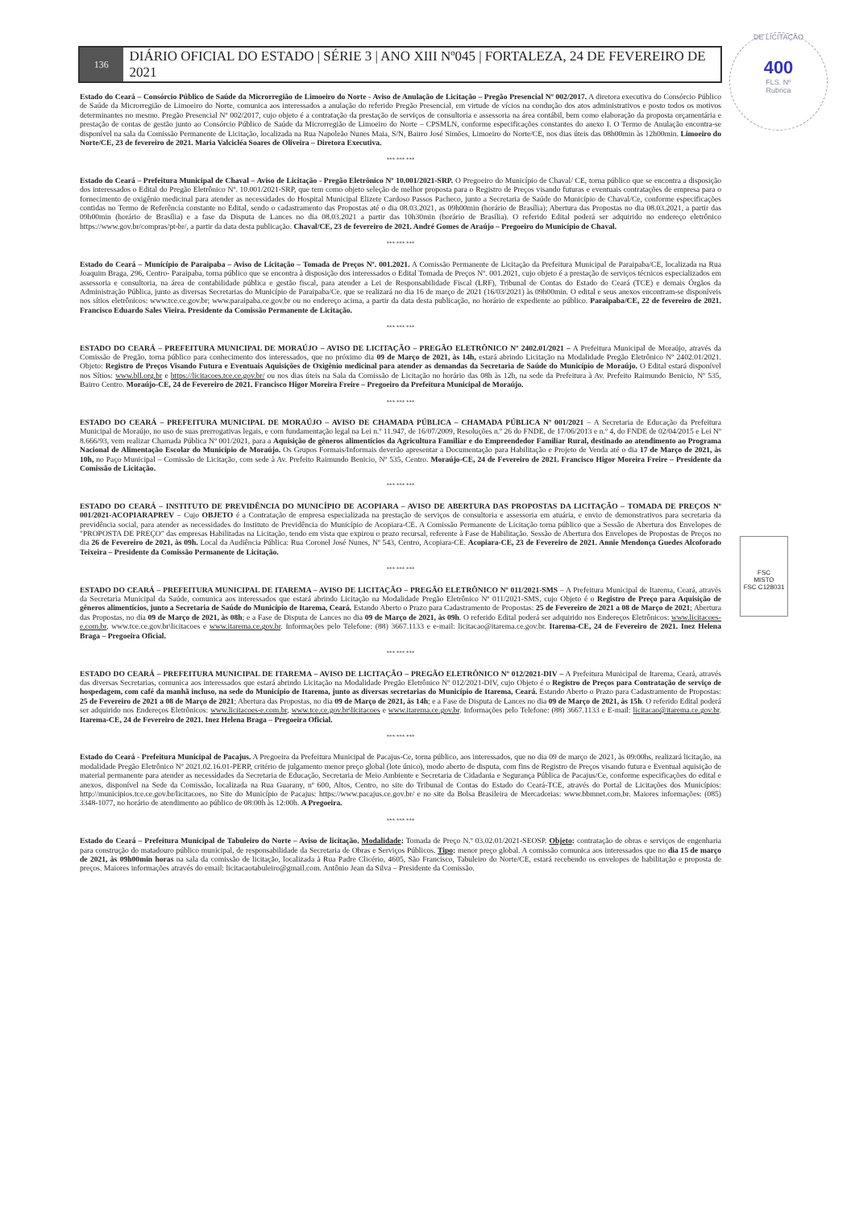136
DIÁRIO OFICIAL DO ESTADO | SÉRIE 3 | ANO XIII Nº045 | FORTALEZA, 24 DE FEVEREIRO DE 2021
DE LICITAÇÃO
400
FLS. Nº
Rubrica
FSC
MISTO
FSC C128031
Estado do Ceará – Consórcio Público de Saúde da Microrregião de Limoeiro do Norte - Aviso de Anulação de Licitação – Pregão Presencial Nº 002/2017. A diretora executiva do Consórcio Público de Saúde da Microrregião de Limoeiro do Norte, comunica aos interessados a anulação do referido Pregão Presencial, em virtude de vícios na condução dos atos administrativos e posto todos os motivos determinantes no mesmo. Pregão Presencial Nº 002/2017, cujo objeto é a contratação da prestação de serviços de consultoria e assessoria na área contábil, bem como elaboração da proposta orçamentária e prestação de contas de gestão junto ao Consórcio Público de Saúde da Microrregião de Limoeiro do Norte – CPSMLN, conforme especificações constantes do anexo I. O Termo de Anulação encontra-se disponível na sala da Comissão Permanente de Licitação, localizada na Rua Napoleão Nunes Maia, S/N, Bairro José Simões, Limoeiro do Norte/CE, nos dias úteis das 08h00min às 12h00min. Limoeiro do Norte/CE, 23 de fevereiro de 2021. Maria Valcicléa Soares de Oliveira – Diretora Executiva.
*** *** ***
Estado do Ceará – Prefeitura Municipal de Chaval – Aviso de Licitação - Pregão Eletrônico Nº 10.001/2021-SRP. O Pregoeiro do Município de Chaval/ CE, torna público que se encontra a disposição dos interessados o Edital do Pregão Eletrônico Nº. 10.001/2021-SRP, que tem como objeto seleção de melhor proposta para o Registro de Preços visando futuras e eventuais contratações de empresa para o fornecimento de oxigênio medicinal para atender as necessidades do Hospital Municipal Elizete Cardoso Passos Pacheco, junto a Secretaria de Saúde do Município de Chaval/Ce, conforme especificações contidas no Termo de Referência constante no Edital, sendo o cadastramento das Propostas até o dia 08.03.2021, as 09h00min (horário de Brasília); Abertura das Propostas no dia 08.03.2021, a partir das 09h00min (horário de Brasília) e a fase da Disputa de Lances no dia 08.03.2021 a partir das 10h30min (horário de Brasília). O referido Edital poderá ser adquirido no endereço eletrônico https://www.gov.br/compras/pt-br/, a partir da data desta publicação. Chaval/CE, 23 de fevereiro de 2021. André Gomes de Araújo – Pregoeiro do Município de Chaval.
*** *** ***
Estado do Ceará – Município de Paraipaba – Aviso de Licitação – Tomada de Preços Nº. 001.2021. A Comissão Permanente de Licitação da Prefeitura Municipal de Paraipaba/CE, localizada na Rua Joaquim Braga, 296, Centro- Paraipaba, torna público que se encontra à disposição dos interessados o Edital Tomada de Preços Nº. 001.2021, cujo objeto é a prestação de serviços técnicos especializados em assessoria e consultoria, na área de contabilidade pública e gestão fiscal, para atender a Lei de Responsabilidade Fiscal (LRF), Tribunal de Contas do Estado do Ceará (TCE) e demais Órgãos da Administração Pública, junto as diversas Secretarias do Município de Paraipaba/Ce. que se realizará no dia 16 de março de 2021 (16/03/2021) às 09h00min. O edital e seus anexos encontram-se disponíveis nos sítios eletrônicos: www.tce.ce.gov.br; www.paraipaba.ce.gov.br ou no endereço acima, a partir da data desta publicação, no horário de expediente ao público. Paraipaba/CE, 22 de fevereiro de 2021. Francisco Eduardo Sales Vieira. Presidente da Comissão Permanente de Licitação.
*** *** ***
ESTADO DO CEARÁ – PREFEITURA MUNICIPAL DE MORAÚJO – AVISO DE LICITAÇÃO – PREGÃO ELETRÔNICO Nº 2402.01/2021 – A Prefeitura Municipal de Moraújo, através da Comissão de Pregão, torna público para conhecimento dos interessados, que no próximo dia 09 de Março de 2021, às 14h, estará abrindo Licitação na Modalidade Pregão Eletrônico Nº 2402.01/2021. Objeto: Registro de Preços Visando Futura e Eventuais Aquisições de Oxigênio medicinal para atender as demandas da Secretaria de Saúde do Município de Moraújo. O Edital estará disponível nos Sítios: www.bll.org.br e https://licitacoes.tce.ce.gov.br/ ou nos dias úteis na Sala da Comissão de Licitação no horário das 08h às 12h, na sede da Prefeitura à Av. Prefeito Raimundo Benicio, Nº 535, Bairro Centro. Moraújo-CE, 24 de Fevereiro de 2021. Francisco Higor Moreira Freire – Pregoeiro da Prefeitura Municipal de Moraújo.
*** *** ***
ESTADO DO CEARÁ – PREFEITURA MUNICIPAL DE MORAÚJO – AVISO DE CHAMADA PÚBLICA – CHAMADA PÚBLICA Nº 001/2021 – A Secretaria de Educação da Prefeitura Municipal de Moraújo, no uso de suas prerrogativas legais, e com fundamentação legal na Lei n.º 11.947, de 16/07/2009, Resoluções n.º 26 do FNDE, de 17/06/2013 e n.º 4, do FNDE de 02/04/2015 e Lei Nº 8.666/93, vem realizar Chamada Pública Nº 001/2021, para a Aquisição de gêneros alimentícios da Agricultura Familiar e do Empreendedor Familiar Rural, destinado ao atendimento ao Programa Nacional de Alimentação Escolar do Município de Moraújo. Os Grupos Formais/Informais deverão apresentar a Documentação para Habilitação e Projeto de Venda até o dia 17 de Março de 2021, às 10h, no Paço Municipal – Comissão de Licitação, com sede à Av. Prefeito Raimundo Benicio, Nº 535, Centro. Moraújo-CE, 24 de Fevereiro de 2021. Francisco Higor Moreira Freire – Presidente da Comissão de Licitação.
*** *** ***
ESTADO DO CEARÁ – INSTITUTO DE PREVIDÊNCIA DO MUNICÍPIO DE ACOPIARA – AVISO DE ABERTURA DAS PROPOSTAS DA LICITAÇÃO – TOMADA DE PREÇOS Nº 001/2021-ACOPIARAPREV – Cujo OBJETO é a Contratação de empresa especializada na prestação de serviços de consultoria e assessoria em atuária, e envio de demonstrativos para secretaria da previdência social, para atender as necessidades do Instituto de Previdência do Município de Acopiara-CE. A Comissão Permanente de Licitação torna público que a Sessão de Abertura dos Envelopes de "PROPOSTA DE PREÇO" das empresas Habilitadas na Licitação, tendo em vista que expirou o prazo recursal, referente à Fase de Habilitação. Sessão de Abertura dos Envelopes de Propostas de Preços no dia 26 de Fevereiro de 2021, às 09h. Local da Audiência Pública: Rua Coronel José Nunes, Nº 543, Centro, Acopiara-CE. Acopiara-CE, 23 de Fevereiro de 2021. Annie Mendonça Guedes Alcoforado Teixeira – Presidente da Comissão Permanente de Licitação.
*** *** ***
ESTADO DO CEARÁ – PREFEITURA MUNICIPAL DE ITAREMA – AVISO DE LICITAÇÃO – PREGÃO ELETRÔNICO Nº 011/2021-SMS – A Prefeitura Municipal de Itarema, Ceará, através da Secretaria Municipal da Saúde, comunica aos interessados que estará abrindo Licitação na Modalidade Pregão Eletrônico Nº 011/2021-SMS, cujo Objeto é o Registro de Preço para Aquisição de gêneros alimentícios, junto a Secretaria de Saúde do Município de Itarema, Ceará. Estando Aberto o Prazo para Cadastramento de Propostas: 25 de Fevereiro de 2021 a 08 de Março de 2021; Abertura das Propostas, no dia 09 de Março de 2021, às 08h; e a Fase de Disputa de Lances no dia 09 de Março de 2021, às 09h. O referido Edital poderá ser adquirido nos Endereços Eletrônicos: www.licitacoes-e.com.br, www.tce.ce.gov.br\licitacoes e www.itarema.ce.gov.br. Informações pelo Telefone: (88) 3667.1133 e e-mail: licitacao@itarema.ce.gov.br. Itarema-CE, 24 de Fevereiro de 2021. Inez Helena Braga – Pregoeira Oficial.
*** *** ***
ESTADO DO CEARÁ – PREFEITURA MUNICIPAL DE ITAREMA – AVISO DE LICITAÇÃO – PREGÃO ELETRÔNICO Nº 012/2021-DIV – A Prefeitura Municipal de Itarema, Ceará, através das diversas Secretarias, comunica aos interessados que estará abrindo Licitação na Modalidade Pregão Eletrônico Nº 012/2021-DIV, cujo Objeto é o Registro de Preços para Contratação de serviço de hospedagem, com café da manhã incluso, na sede do Município de Itarema, junto as diversas secretarias do Município de Itarema, Ceará. Estando Aberto o Prazo para Cadastramento de Propostas: 25 de Fevereiro de 2021 a 08 de Março de 2021; Abertura das Propostas, no dia 09 de Março de 2021, às 14h; e a Fase de Disputa de Lances no dia 09 de Março de 2021, às 15h. O referido Edital poderá ser adquirido nos Endereços Eletrônicos: www.licitacoes-e.com.br, www.tce.ce.gov.br\licitacoes e www.itarema.ce.gov.br. Informações pelo Telefone: (88) 3667.1133 e E-mail: licitacao@itarema.ce.gov.br. Itarema-CE, 24 de Fevereiro de 2021. Inez Helena Braga – Pregoeira Oficial.
*** *** ***
Estado do Ceará - Prefeitura Municipal de Pacajus. A Pregoeira da Prefeitura Municipal de Pacajus-Ce, torna público, aos interessados, que no dia 09 de março de 2021, às 09:00hs, realizará licitação, na modalidade Pregão Eletrônico Nº 2021.02.16.01-PERP, critério de julgamento menor preço global (lote único), modo aberto de disputa, com fins de Registro de Preços visando futura e Eventual aquisição de material permanente para atender as necessidades da Secretaria de Educação, Secretaria de Meio Ambiente e Secretaria de Cidadania e Segurança Pública de Pacajus/Ce, conforme especificações do edital e anexos, disponível na Sede da Comissão, localizada na Rua Guarany, nº 600, Altos, Centro, no site do Tribunal de Contas do Estado do Ceará-TCE, através do Portal de Licitações dos Municípios: http://municipios.tce.ce.gov.br/licitacoes, no Site do Município de Pacajus: https://www.pacajus.ce.gov.br/ e no site da Bolsa Brasileira de Mercadorias: www.bbmnet.com.br. Maiores informações: (085) 3348-1077, no horário de atendimento ao público de 08:00h às 12:00h. A Pregoeira.
*** *** ***
Estado do Ceará – Prefeitura Municipal de Tabuleiro do Norte – Aviso de licitação. Modalidade: Tomada de Preço N.º 03.02.01/2021-SEOSP. Objeto: contratação de obras e serviços de engenharia para construção do matadouro público municipal, de responsabilidade da Secretaria de Obras e Serviços Públicos. Tipo: menor preço global. A comissão comunica aos interessados que no dia 15 de março de 2021, às 09h00min horas na sala da comissão de licitação, localizada à Rua Padre Clicério, 4605, São Francisco, Tabuleiro do Norte/CE, estará recebendo os envelopes de habilitação e proposta de preços. Maiores informações através do email: licitacaotabuleiro@gmail.com. Antônio Jean da Silva – Presidente da Comissão.